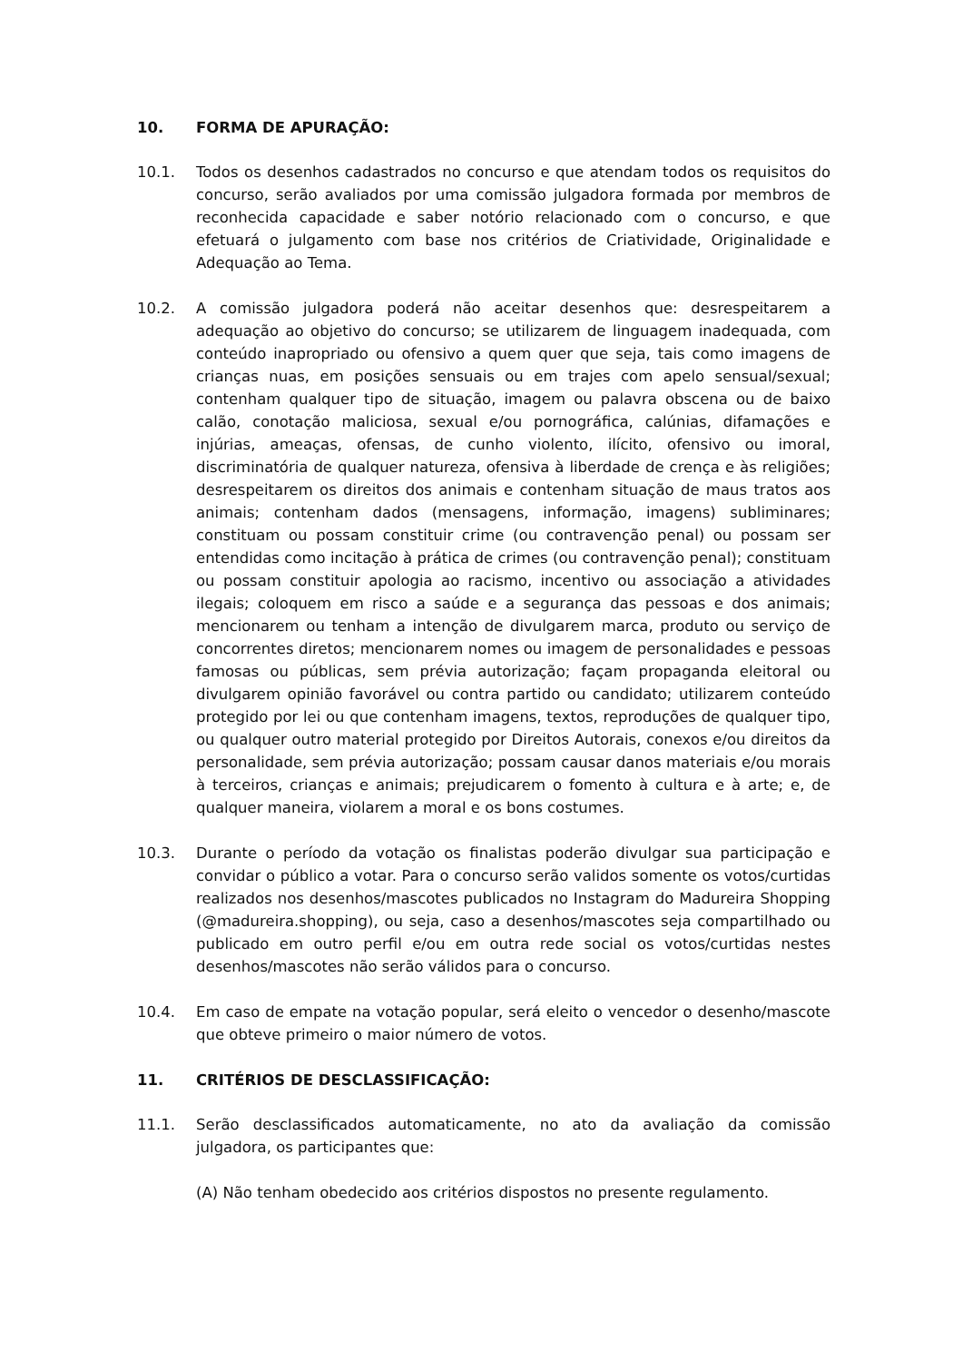10. FORMA DE APURAÇÃO:
10.1. Todos os desenhos cadastrados no concurso e que atendam todos os requisitos do concurso, serão avaliados por uma comissão julgadora formada por membros de reconhecida capacidade e saber notório relacionado com o concurso, e que efetuará o julgamento com base nos critérios de Criatividade, Originalidade e Adequação ao Tema.
10.2. A comissão julgadora poderá não aceitar desenhos que: desrespeitarem a adequação ao objetivo do concurso; se utilizarem de linguagem inadequada, com conteúdo inapropriado ou ofensivo a quem quer que seja, tais como imagens de crianças nuas, em posições sensuais ou em trajes com apelo sensual/sexual; contenham qualquer tipo de situação, imagem ou palavra obscena ou de baixo calão, conotação maliciosa, sexual e/ou pornográfica, calúnias, difamações e injúrias, ameaças, ofensas, de cunho violento, ilícito, ofensivo ou imoral, discriminatória de qualquer natureza, ofensiva à liberdade de crença e às religiões; desrespeitarem os direitos dos animais e contenham situação de maus tratos aos animais; contenham dados (mensagens, informação, imagens) subliminares; constituam ou possam constituir crime (ou contravenção penal) ou possam ser entendidas como incitação à prática de crimes (ou contravenção penal); constituam ou possam constituir apologia ao racismo, incentivo ou associação a atividades ilegais; coloquem em risco a saúde e a segurança das pessoas e dos animais; mencionarem ou tenham a intenção de divulgarem marca, produto ou serviço de concorrentes diretos; mencionarem nomes ou imagem de personalidades e pessoas famosas ou públicas, sem prévia autorização; façam propaganda eleitoral ou divulgarem opinião favorável ou contra partido ou candidato; utilizarem conteúdo protegido por lei ou que contenham imagens, textos, reproduções de qualquer tipo, ou qualquer outro material protegido por Direitos Autorais, conexos e/ou direitos da personalidade, sem prévia autorização; possam causar danos materiais e/ou morais à terceiros, crianças e animais; prejudicarem o fomento à cultura e à arte; e, de qualquer maneira, violarem a moral e os bons costumes.
10.3. Durante o período da votação os finalistas poderão divulgar sua participação e convidar o público a votar. Para o concurso serão validos somente os votos/curtidas realizados nos desenhos/mascotes publicados no Instagram do Madureira Shopping (@madureira.shopping), ou seja, caso a desenhos/mascotes seja compartilhado ou publicado em outro perfil e/ou em outra rede social os votos/curtidas nestes desenhos/mascotes não serão válidos para o concurso.
10.4. Em caso de empate na votação popular, será eleito o vencedor o desenho/mascote que obteve primeiro o maior número de votos.
11. CRITÉRIOS DE DESCLASSIFICAÇÃO:
11.1. Serão desclassificados automaticamente, no ato da avaliação da comissão julgadora, os participantes que:
(A) Não tenham obedecido aos critérios dispostos no presente regulamento.